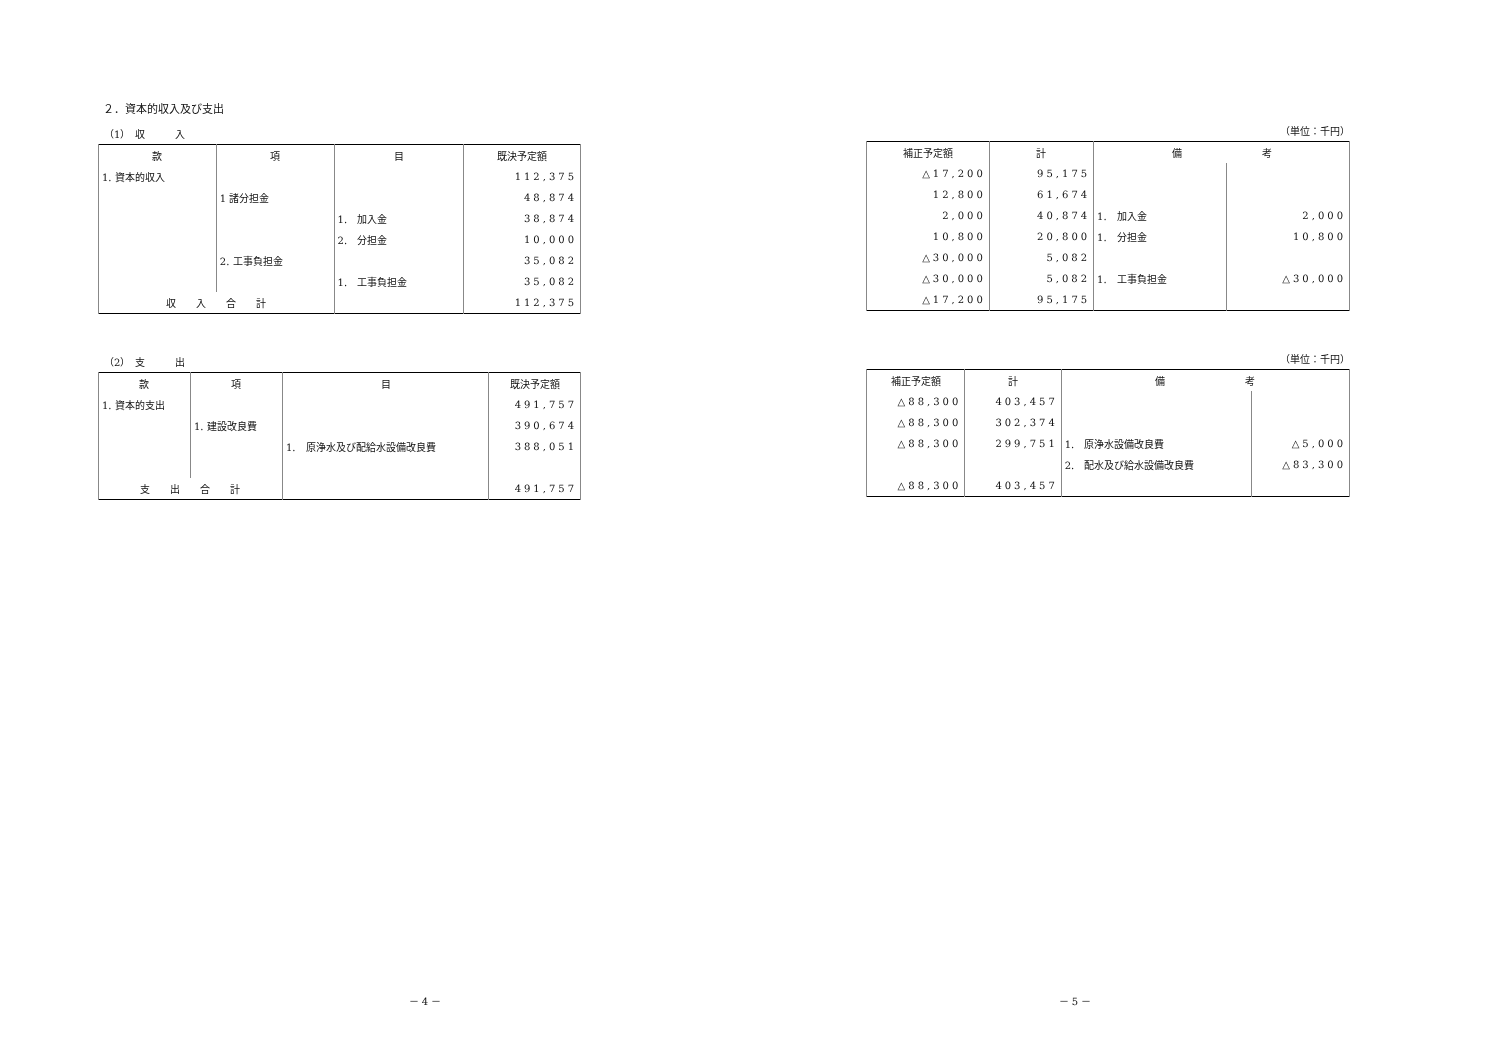２．資本的収入及び支出
（1）　収　　　入
| 款 | 項 | 目 | 既決予定額 |
| --- | --- | --- | --- |
| 1. 資本的収入 | | | 112,375 |
| | 1 諸分担金 | | 48,874 |
| | | 1. 加入金 | 38,874 |
| | | 2. 分担金 | 10,000 |
| | 2. 工事負担金 | | 35,082 |
| | | 1. 工事負担金 | 35,082 |
| 収 入 合 計 | | | 112,375 |
（2）　支　　　出
| 款 | 項 | 目 | 既決予定額 |
| --- | --- | --- | --- |
| 1. 資本的支出 | | | 491,757 |
| | 1. 建設改良費 | | 390,674 |
| | | 1. 原浄水及び配給水設備改良費 | 388,051 |
| 支 出 合 計 | | | 491,757 |
（単位：千円）
| 補正予定額 | 計 | 備 考 | |
| --- | --- | --- | --- |
| △17,200 | 95,175 | | |
| 12,800 | 61,674 | | |
| 2,000 | 40,874 | 1. 加入金 | 2,000 |
| 10,800 | 20,800 | 1. 分担金 | 10,800 |
| △30,000 | 5,082 | | |
| △30,000 | 5,082 | 1. 工事負担金 | △30,000 |
| △17,200 | 95,175 | | |
（単位：千円）
| 補正予定額 | 計 | 備 考 | |
| --- | --- | --- | --- |
| △88,300 | 403,457 | | |
| △88,300 | 302,374 | | |
| △88,300 | 299,751 | 1. 原浄水設備改良費 | △5,000 |
| | | 2. 配水及び給水設備改良費 | △83,300 |
| △88,300 | 403,457 | | |
－ 4 － － 5 －